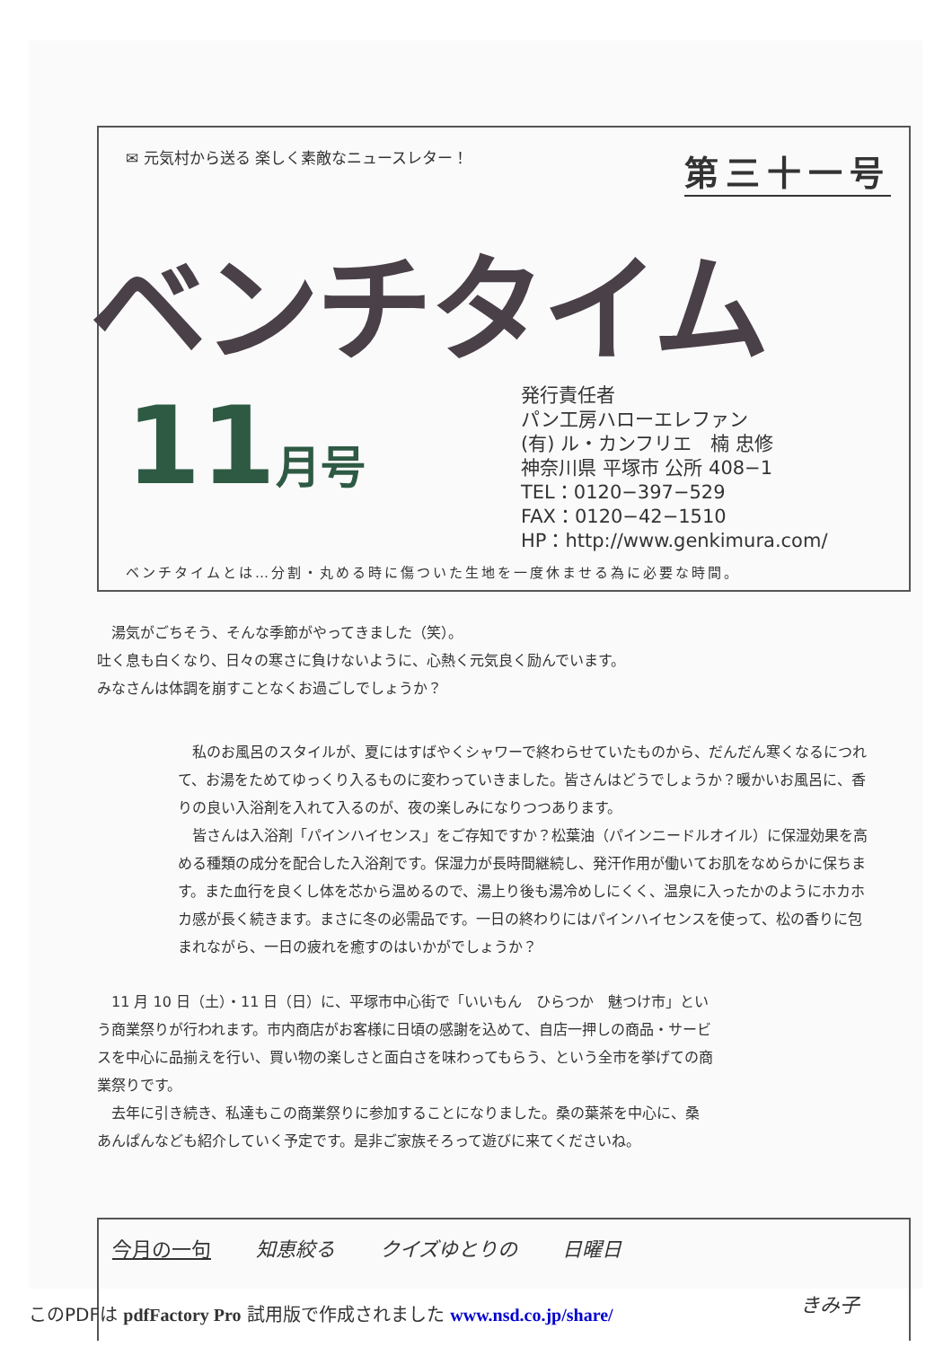✉ 元気村から送る 楽しく素敵なニュースレター！ 第三十一号
ベンチタイム
11月号
発行責任者
パン工房ハローエレファン
(有) ル・カンフリエ　楠 忠修
神奈川県 平塚市 公所 408−1
TEL：0120−397−529
FAX：0120−42−1510
HP：http://www.genkimura.com/
ベンチタイムとは…分割・丸める時に傷ついた生地を一度休ませる為に必要な時間。
　湯気がごちそう、そんな季節がやってきました（笑）。
吐く息も白くなり、日々の寒さに負けないように、心熱く元気良く励んでいます。
みなさんは体調を崩すことなくお過ごしでしょうか？
　私のお風呂のスタイルが、夏にはすばやくシャワーで終わらせていたものから、だんだん寒くなるにつれて、お湯をためてゆっくり入るものに変わっていきました。皆さんはどうでしょうか？暖かいお風呂に、香りの良い入浴剤を入れて入るのが、夜の楽しみになりつつあります。
　皆さんは入浴剤「パインハイセンス」をご存知ですか？松葉油（パインニードルオイル）に保湿効果を高める種類の成分を配合した入浴剤です。保湿力が長時間継続し、発汗作用が働いてお肌をなめらかに保ちます。また血行を良くし体を芯から温めるので、湯上り後も湯冷めしにくく、温泉に入ったかのようにホカホカ感が長く続きます。まさに冬の必需品です。一日の終わりにはパインハイセンスを使って、松の香りに包まれながら、一日の疲れを癒すのはいかがでしょうか？
　11 月 10 日（土）・11 日（日）に、平塚市中心街で「いいもん　ひらつか　魅つけ市」という商業祭りが行われます。市内商店がお客様に日頃の感謝を込めて、自店一押しの商品・サービスを中心に品揃えを行い、買い物の楽しさと面白さを味わってもらう、という全市を挙げての商業祭りです。
　去年に引き続き、私達もこの商業祭りに参加することになりました。桑の葉茶を中心に、桑あんぱんなども紹介していく予定です。是非ご家族そろって遊びに来てくださいね。
今月の一句 知恵絞る クイズゆとりの 日曜日
きみ子
このPDFは pdfFactory Pro 試用版で作成されました www.nsd.co.jp/share/